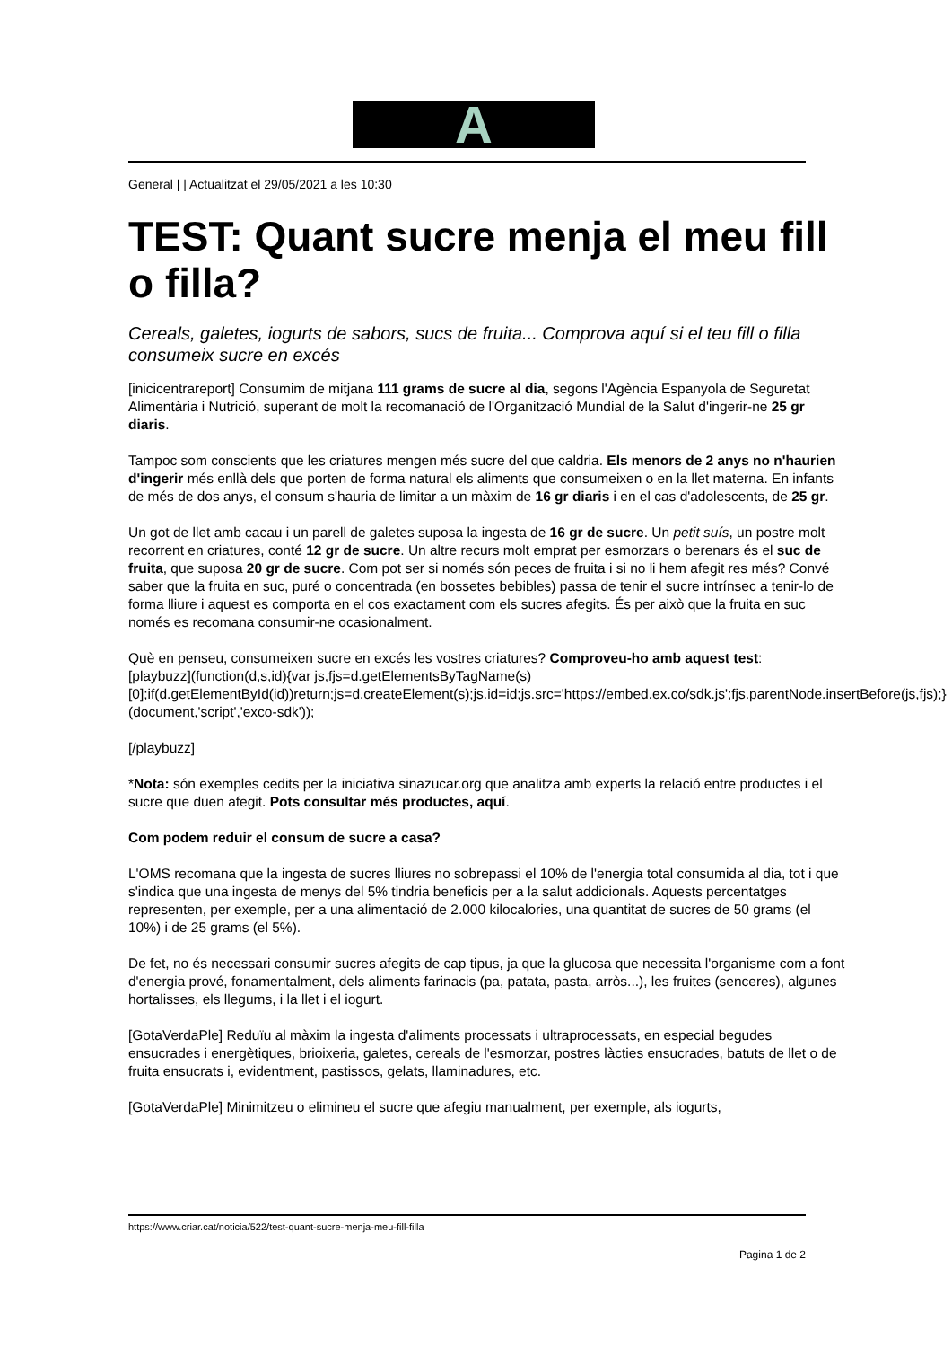A
General | | Actualitzat el 29/05/2021 a les 10:30
TEST: Quant sucre menja el meu fill o filla?
Cereals, galetes, iogurts de sabors, sucs de fruita... Comprova aquí si el teu fill o filla consumeix sucre en excés
[inicicentrareport] Consumim de mitjana 111 grams de sucre al dia, segons l'Agència Espanyola de Seguretat Alimentària i Nutrició, superant de molt la recomanació de l'Organització Mundial de la Salut d'ingerir-ne 25 gr diaris.
Tampoc som conscients que les criatures mengen més sucre del que caldria. Els menors de 2 anys no n'haurien d'ingerir més enllà dels que porten de forma natural els aliments que consumeixen o en la llet materna. En infants de més de dos anys, el consum s'hauria de limitar a un màxim de 16 gr diaris i en el cas d'adolescents, de 25 gr.
Un got de llet amb cacau i un parell de galetes suposa la ingesta de 16 gr de sucre. Un petit suís, un postre molt recorrent en criatures, conté 12 gr de sucre. Un altre recurs molt emprat per esmorzars o berenars és el suc de fruita, que suposa 20 gr de sucre. Com pot ser si només són peces de fruita i si no li hem afegit res més? Convé saber que la fruita en suc, puré o concentrada (en bossetes bebibles) passa de tenir el sucre intrínsec a tenir-lo de forma lliure i aquest es comporta en el cos exactament com els sucres afegits. És per això que la fruita en suc només es recomana consumir-ne ocasionalment.
Què en penseu, consumeixen sucre en excés les vostres criatures? Comproveu-ho amb aquest test:
[playbuzz](function(d,s,id){var js,fjs=d.getElementsByTagName(s)[0];if(d.getElementById(id))return;js=d.createElement(s);js.id=id;js.src='https://embed.ex.co/sdk.js';fjs.parentNode.insertBefore(js,fjs);}(document,'script','exco-sdk'));
[/playbuzz]
*Nota: són exemples cedits per la iniciativa sinazucar.org que analitza amb experts la relació entre productes i el sucre que duen afegit. Pots consultar més productes, aquí.
Com podem reduir el consum de sucre a casa?
L'OMS recomana que la ingesta de sucres lliures no sobrepassi el 10% de l'energia total consumida al dia, tot i que s'indica que una ingesta de menys del 5% tindria beneficis per a la salut addicionals. Aquests percentatges representen, per exemple, per a una alimentació de 2.000 kilocalories, una quantitat de sucres de 50 grams (el 10%) i de 25 grams (el 5%).
De fet, no és necessari consumir sucres afegits de cap tipus, ja que la glucosa que necessita l'organisme com a font d'energia prové, fonamentalment, dels aliments farinacis (pa, patata, pasta, arròs...), les fruites (senceres), algunes hortalisses, els llegums, i la llet i el iogurt.
[GotaVerdaPle] Reduïu al màxim la ingesta d'aliments processats i ultraprocessats, en especial begudes ensucrades i energètiques, brioixeria, galetes, cereals de l'esmorzar, postres làcties ensucrades, batuts de llet o de fruita ensucrats i, evidentment, pastissos, gelats, llaminadures, etc.
[GotaVerdaPle] Minimitzeu o elimineu el sucre que afegiu manualment, per exemple, als iogurts,
https://www.criar.cat/noticia/522/test-quant-sucre-menja-meu-fill-filla
Pagina 1 de 2